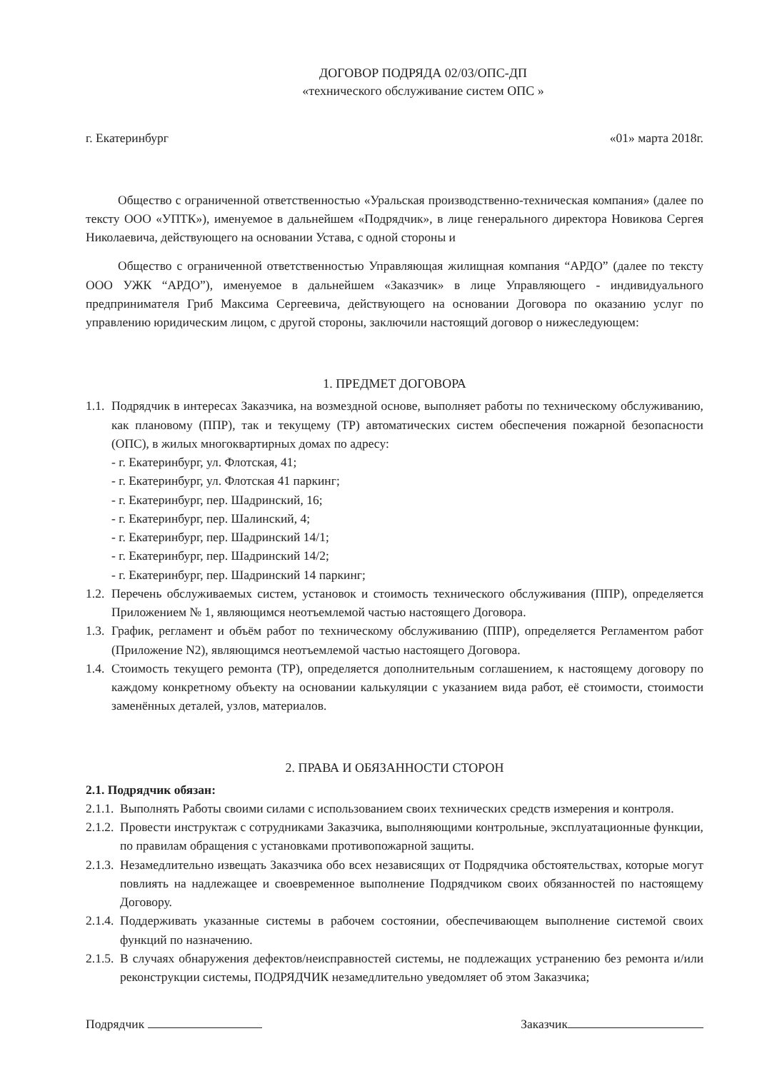ДОГОВОР ПОДРЯДА 02/03/ОПС-ДП
«технического обслуживание систем ОПС »
г. Екатеринбург «01» марта 2018г.
Общество с ограниченной ответственностью «Уральская производственно-техническая компания» (далее по тексту ООО «УПТК»), именуемое в дальнейшем «Подрядчик», в лице генерального директора Новикова Сергея Николаевича, действующего на основании Устава, с одной стороны и
Общество с ограниченной ответственностью Управляющая жилищная компания “АРДО” (далее по тексту ООО УЖК “АРДО”), именуемое в дальнейшем «Заказчик» в лице Управляющего - индивидуального предпринимателя Гриб Максима Сергеевича, действующего на основании Договора по оказанию услуг по управлению юридическим лицом, с другой стороны, заключили настоящий договор о нижеследующем:
1. ПРЕДМЕТ ДОГОВОРА
1.1. Подрядчик в интересах Заказчика, на возмездной основе, выполняет работы по техническому обслуживанию, как плановому (ППР), так и текущему (ТР) автоматических систем обеспечения пожарной безопасности (ОПС), в жилых многоквартирных домах по адресу:
- г. Екатеринбург, ул. Флотская, 41;
- г. Екатеринбург, ул. Флотская 41 паркинг;
- г. Екатеринбург, пер. Шадринский, 16;
- г. Екатеринбург, пер. Шалинский, 4;
- г. Екатеринбург, пер. Шадринский 14/1;
- г. Екатеринбург, пер. Шадринский 14/2;
- г. Екатеринбург, пер. Шадринский 14 паркинг;
1.2. Перечень обслуживаемых систем, установок и стоимость технического обслуживания (ППР), определяется Приложением № 1, являющимся неотъемлемой частью настоящего Договора.
1.3. График, регламент и объём работ по техническому обслуживанию (ППР), определяется Регламентом работ (Приложение N2), являющимся неотъемлемой частью настоящего Договора.
1.4. Стоимость текущего ремонта (ТР), определяется дополнительным соглашением, к настоящему договору по каждому конкретному объекту на основании калькуляции с указанием вида работ, её стоимости, стоимости заменённых деталей, узлов, материалов.
2. ПРАВА И ОБЯЗАННОСТИ СТОРОН
2.1. Подрядчик обязан:
2.1.1. Выполнять Работы своими силами с использованием своих технических средств измерения и контроля.
2.1.2. Провести инструктаж с сотрудниками Заказчика, выполняющими контрольные, эксплуатационные функции, по правилам обращения с установками противопожарной защиты.
2.1.3. Незамедлительно извещать Заказчика обо всех независящих от Подрядчика обстоятельствах, которые могут повлиять на надлежащее и своевременное выполнение Подрядчиком своих обязанностей по настоящему Договору.
2.1.4. Поддерживать указанные системы в рабочем состоянии, обеспечивающем выполнение системой своих функций по назначению.
2.1.5. В случаях обнаружения дефектов/неисправностей системы, не подлежащих устранению без ремонта и/или реконструкции системы, ПОДРЯДЧИК незамедлительно уведомляет об этом Заказчика;
Подрядчик Заказчик